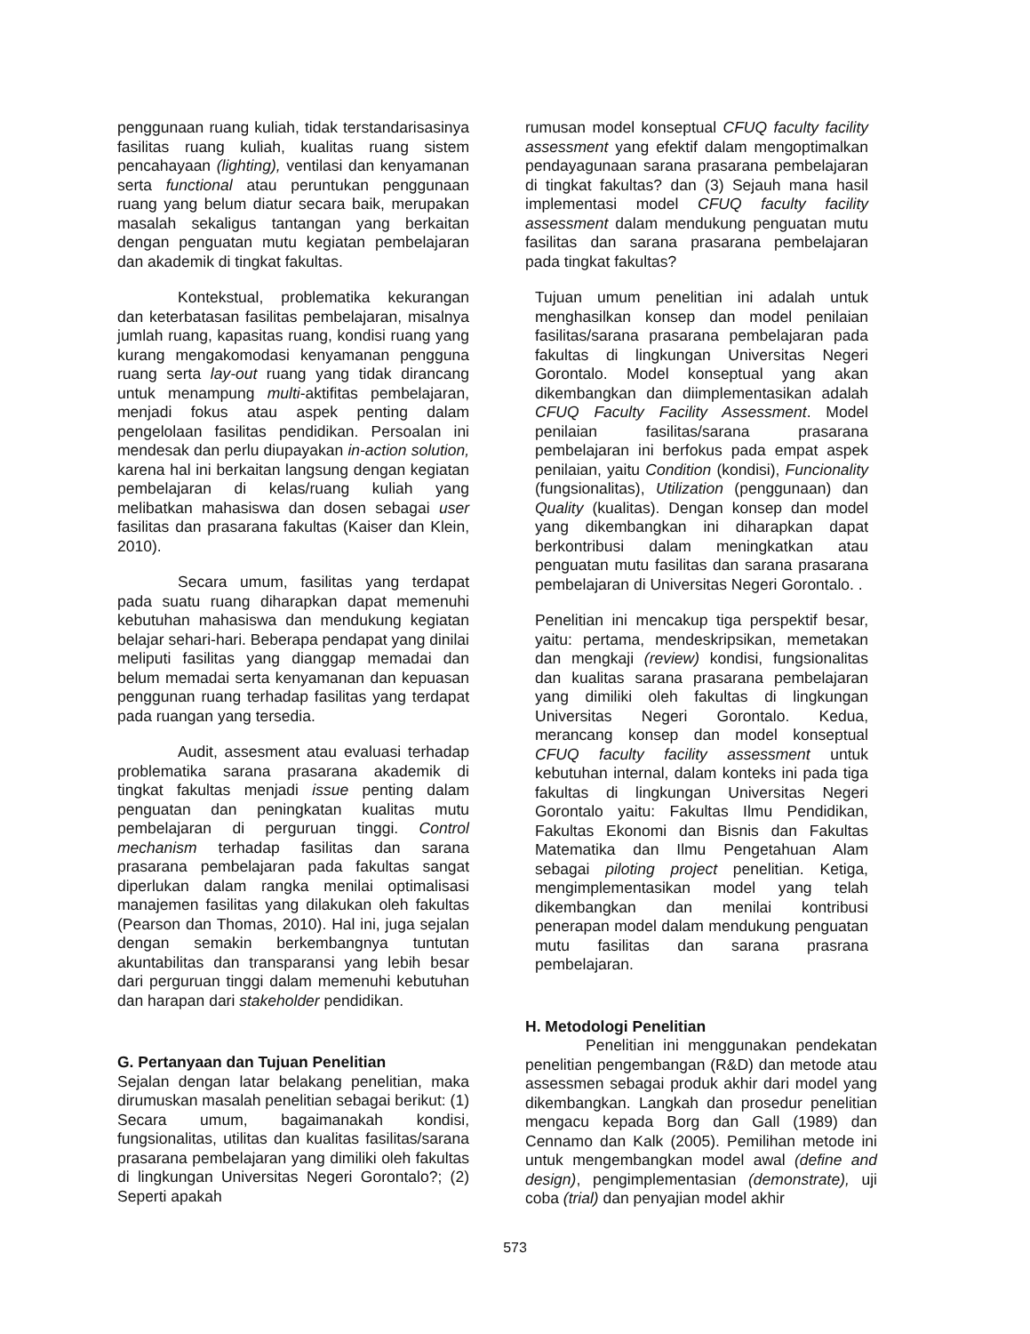penggunaan ruang kuliah, tidak terstandarisasinya fasilitas ruang kuliah, kualitas ruang sistem pencahayaan (lighting), ventilasi dan kenyamanan serta functional atau peruntukan penggunaan ruang yang belum diatur secara baik, merupakan masalah sekaligus tantangan yang berkaitan dengan penguatan mutu kegiatan pembelajaran dan akademik di tingkat fakultas.
Kontekstual, problematika kekurangan dan keterbatasan fasilitas pembelajaran, misalnya jumlah ruang, kapasitas ruang, kondisi ruang yang kurang mengakomodasi kenyamanan pengguna ruang serta lay-out ruang yang tidak dirancang untuk menampung multi-aktifitas pembelajaran, menjadi fokus atau aspek penting dalam pengelolaan fasilitas pendidikan. Persoalan ini mendesak dan perlu diupayakan in-action solution, karena hal ini berkaitan langsung dengan kegiatan pembelajaran di kelas/ruang kuliah yang melibatkan mahasiswa dan dosen sebagai user fasilitas dan prasarana fakultas (Kaiser dan Klein, 2010).
Secara umum, fasilitas yang terdapat pada suatu ruang diharapkan dapat memenuhi kebutuhan mahasiswa dan mendukung kegiatan belajar sehari-hari. Beberapa pendapat yang dinilai meliputi fasilitas yang dianggap memadai dan belum memadai serta kenyamanan dan kepuasan penggunan ruang terhadap fasilitas yang terdapat pada ruangan yang tersedia.
Audit, assesment atau evaluasi terhadap problematika sarana prasarana akademik di tingkat fakultas menjadi issue penting dalam penguatan dan peningkatan kualitas mutu pembelajaran di perguruan tinggi. Control mechanism terhadap fasilitas dan sarana prasarana pembelajaran pada fakultas sangat diperlukan dalam rangka menilai optimalisasi manajemen fasilitas yang dilakukan oleh fakultas (Pearson dan Thomas, 2010). Hal ini, juga sejalan dengan semakin berkembangnya tuntutan akuntabilitas dan transparansi yang lebih besar dari perguruan tinggi dalam memenuhi kebutuhan dan harapan dari stakeholder pendidikan.
G. Pertanyaan dan Tujuan Penelitian
Sejalan dengan latar belakang penelitian, maka dirumuskan masalah penelitian sebagai berikut: (1) Secara umum, bagaimanakah kondisi, fungsionalitas, utilitas dan kualitas fasilitas/sarana prasarana pembelajaran yang dimiliki oleh fakultas di lingkungan Universitas Negeri Gorontalo?; (2) Seperti apakah
rumusan model konseptual CFUQ faculty facility assessment yang efektif dalam mengoptimalkan pendayagunaan sarana prasarana pembelajaran di tingkat fakultas? dan (3) Sejauh mana hasil implementasi model CFUQ faculty facility assessment dalam mendukung penguatan mutu fasilitas dan sarana prasarana pembelajaran pada tingkat fakultas?
Tujuan umum penelitian ini adalah untuk menghasilkan konsep dan model penilaian fasilitas/sarana prasarana pembelajaran pada fakultas di lingkungan Universitas Negeri Gorontalo. Model konseptual yang akan dikembangkan dan diimplementasikan adalah CFUQ Faculty Facility Assessment. Model penilaian fasilitas/sarana prasarana pembelajaran ini berfokus pada empat aspek penilaian, yaitu Condition (kondisi), Funcionality (fungsionalitas), Utilization (penggunaan) dan Quality (kualitas). Dengan konsep dan model yang dikembangkan ini diharapkan dapat berkontribusi dalam meningkatkan atau penguatan mutu fasilitas dan sarana prasarana pembelajaran di Universitas Negeri Gorontalo. .
Penelitian ini mencakup tiga perspektif besar, yaitu: pertama, mendeskripsikan, memetakan dan mengkaji (review) kondisi, fungsionalitas dan kualitas sarana prasarana pembelajaran yang dimiliki oleh fakultas di lingkungan Universitas Negeri Gorontalo. Kedua, merancang konsep dan model konseptual CFUQ faculty facility assessment untuk kebutuhan internal, dalam konteks ini pada tiga fakultas di lingkungan Universitas Negeri Gorontalo yaitu: Fakultas Ilmu Pendidikan, Fakultas Ekonomi dan Bisnis dan Fakultas Matematika dan Ilmu Pengetahuan Alam sebagai piloting project penelitian. Ketiga, mengimplementasikan model yang telah dikembangkan dan menilai kontribusi penerapan model dalam mendukung penguatan mutu fasilitas dan sarana prasrana pembelajaran.
H. Metodologi Penelitian
Penelitian ini menggunakan pendekatan penelitian pengembangan (R&D) dan metode atau assessmen sebagai produk akhir dari model yang dikembangkan. Langkah dan prosedur penelitian mengacu kepada Borg dan Gall (1989) dan Cennamo dan Kalk (2005). Pemilihan metode ini untuk mengembangkan model awal (define and design), pengimplementasian (demonstrate), uji coba (trial) dan penyajian model akhir
573